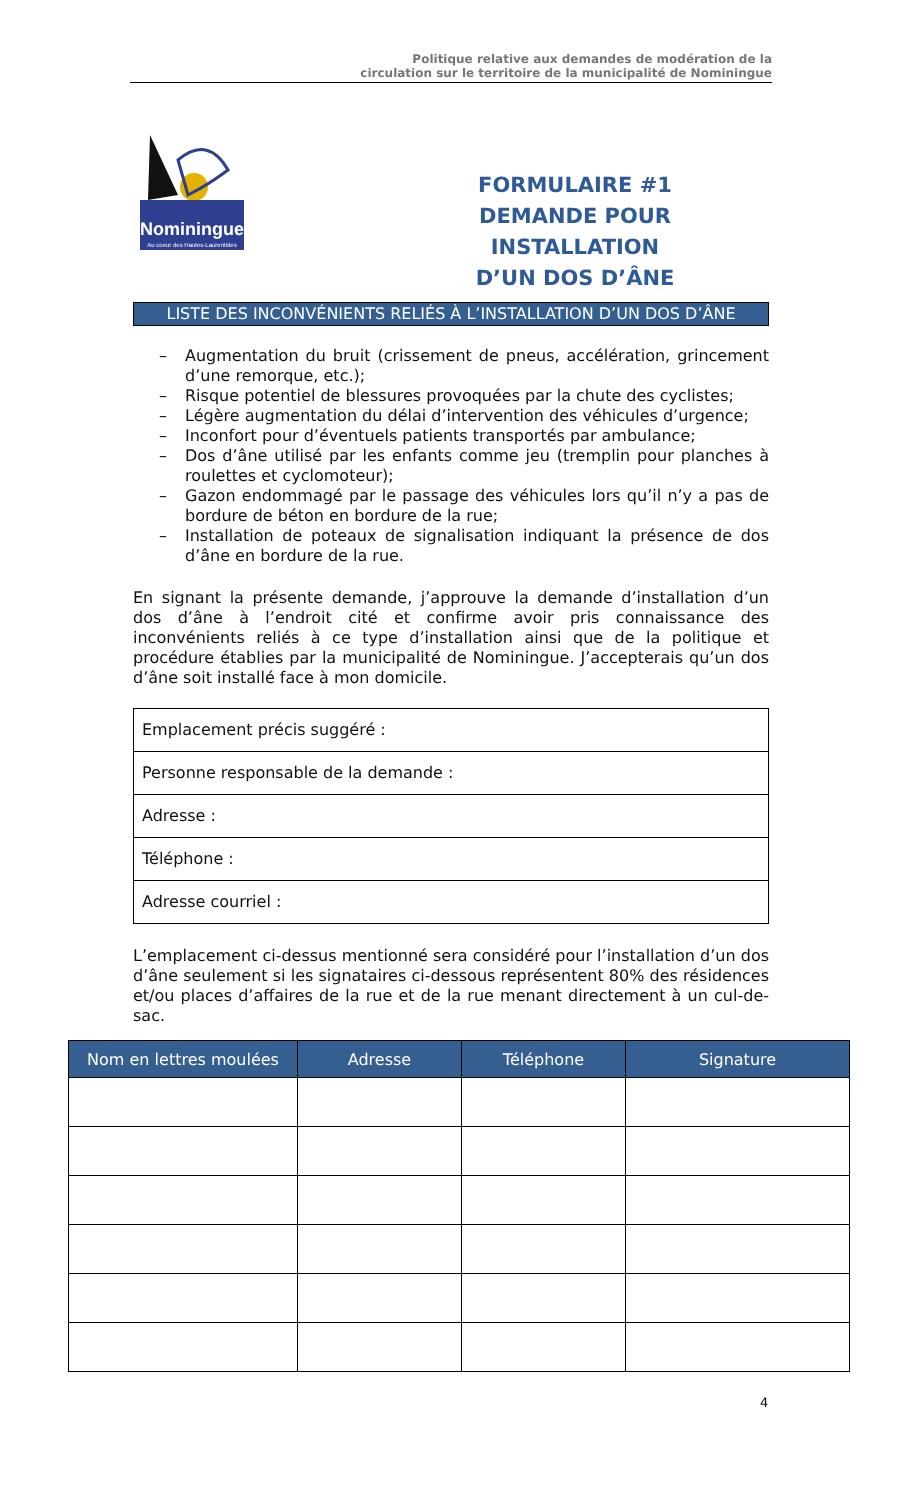Politique relative aux demandes de modération de la
circulation sur le territoire de la municipalité de Nominingue
Nominingue
Au coeur des Hautes-Laurentides
FORMULAIRE #1
DEMANDE POUR INSTALLATION
D’UN DOS D’ÂNE
LISTE DES INCONVÉNIENTS RELIÉS À L’INSTALLATION D’UN DOS D’ÂNE
– Augmentation du bruit (crissement de pneus, accélération, grincement d’une remorque, etc.);
– Risque potentiel de blessures provoquées par la chute des cyclistes;
– Légère augmentation du délai d’intervention des véhicules d’urgence;
– Inconfort pour d’éventuels patients transportés par ambulance;
– Dos d’âne utilisé par les enfants comme jeu (tremplin pour planches à roulettes et cyclomoteur);
– Gazon endommagé par le passage des véhicules lors qu’il n’y a pas de bordure de béton en bordure de la rue;
– Installation de poteaux de signalisation indiquant la présence de dos d’âne en bordure de la rue.
En signant la présente demande, j’approuve la demande d’installation d’un dos d’âne à l’endroit cité et confirme avoir pris connaissance des inconvénients reliés à ce type d’installation ainsi que de la politique et procédure établies par la municipalité de Nominingue. J’accepterais qu’un dos d’âne soit installé face à mon domicile.
| Emplacement précis suggéré : |
| Personne responsable de la demande : |
| Adresse : |
| Téléphone : |
| Adresse courriel : |
L’emplacement ci-dessus mentionné sera considéré pour l’installation d’un dos d’âne seulement si les signataires ci-dessous représentent 80% des résidences et/ou places d’affaires de la rue et de la rue menant directement à un cul-de-sac.
| Nom en lettres moulées | Adresse | Téléphone | Signature |
| --- | --- | --- | --- |
4